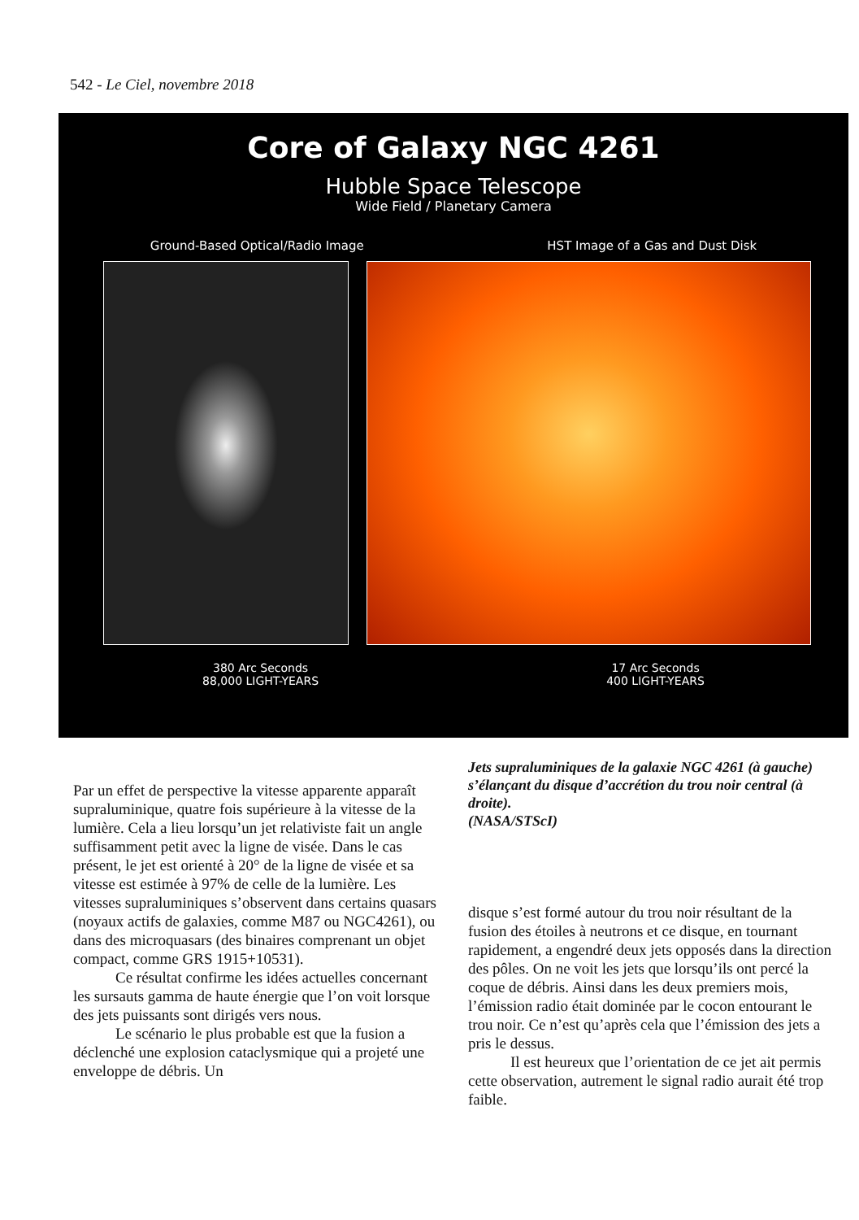542 - Le Ciel, novembre 2018
Core of Galaxy NGC 4261
Hubble Space Telescope
Wide Field / Planetary Camera
Ground-Based Optical/Radio Image HST Image of a Gas and Dust Disk
380 Arc Seconds
88,000 LIGHT-YEARS
17 Arc Seconds
400 LIGHT-YEARS
Par un effet de perspective la vitesse apparente apparaît supraluminique, quatre fois supérieure à la vitesse de la lumière. Cela a lieu lorsqu’un jet relativiste fait un angle suffisamment petit avec la ligne de visée. Dans le cas présent, le jet est orienté à 20° de la ligne de visée et sa vitesse est estimée à 97% de celle de la lumière. Les vitesses supraluminiques s’observent dans certains quasars (noyaux actifs de galaxies, comme M87 ou NGC4261), ou dans des microquasars (des binaires comprenant un objet compact, comme GRS 1915+10531).
Ce résultat confirme les idées actuelles concernant les sursauts gamma de haute énergie que l’on voit lorsque des jets puissants sont dirigés vers nous.
Le scénario le plus probable est que la fusion a déclenché une explosion cataclysmique qui a projeté une enveloppe de débris. Un
Jets supraluminiques de la galaxie NGC 4261 (à gauche) s’élançant du disque d’accrétion du trou noir central (à droite).
(NASA/STScI)
disque s’est formé autour du trou noir résultant de la fusion des étoiles à neutrons et ce disque, en tournant rapidement, a engendré deux jets opposés dans la direction des pôles. On ne voit les jets que lorsqu’ils ont percé la coque de débris. Ainsi dans les deux premiers mois, l’émission radio était dominée par le cocon entourant le trou noir. Ce n’est qu’après cela que l’émission des jets a pris le dessus.
Il est heureux que l’orientation de ce jet ait permis cette observation, autrement le signal radio aurait été trop faible.